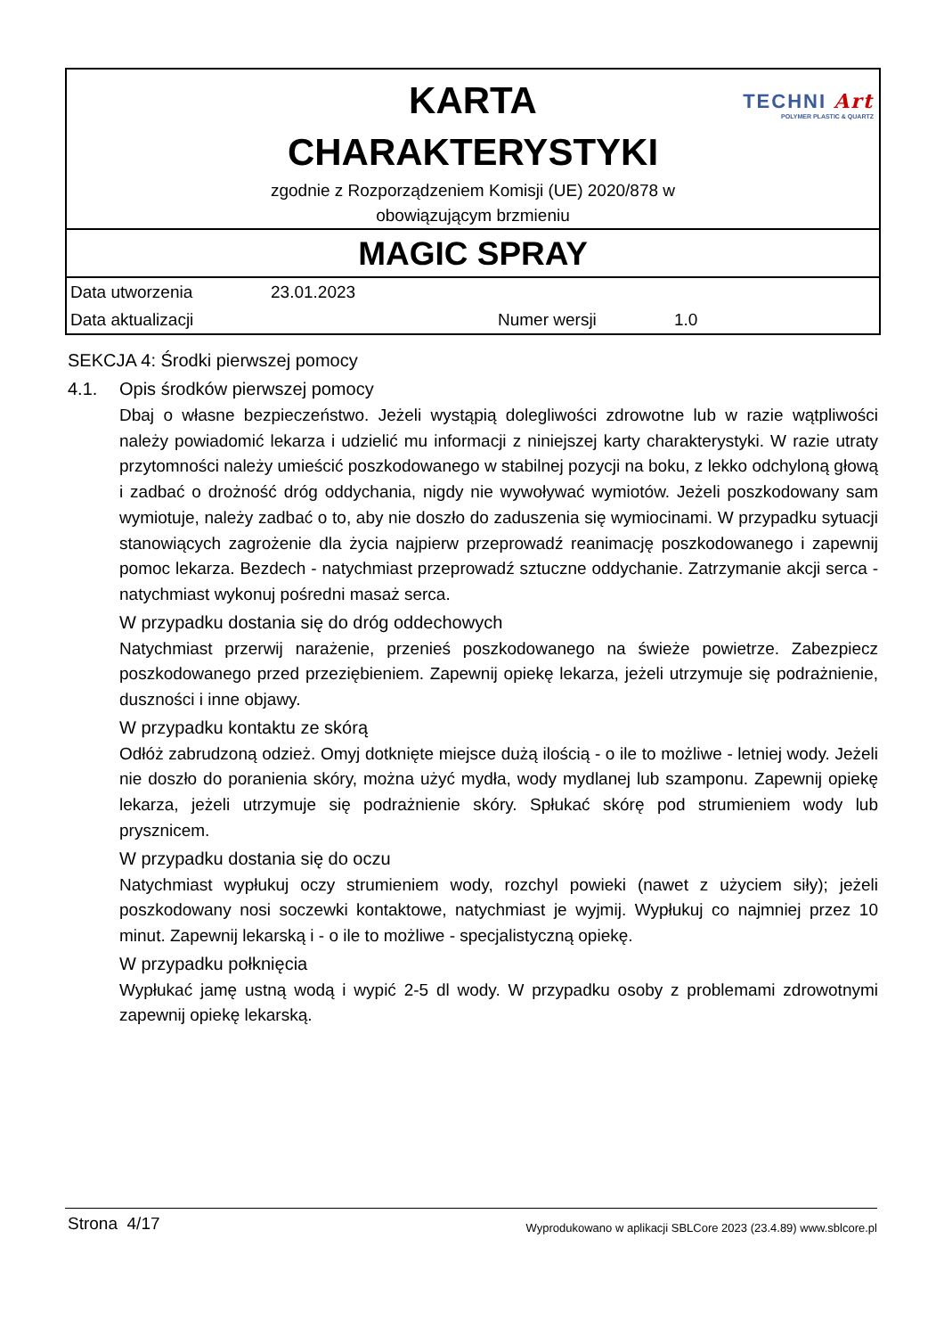TECHNI Art
POLYMER PLASTIC & QUARTZ
KARTA
CHARAKTERYSTYKI
zgodnie z Rozporządzeniem Komisji (UE) 2020/878 w
obowiązującym brzmieniu
MAGIC SPRAY
Data utworzenia 23.01.2023
Data aktualizacji Numer wersji 1.0
SEKCJA 4: Środki pierwszej pomocy
4.1. Opis środków pierwszej pomocy
Dbaj o własne bezpieczeństwo. Jeżeli wystąpią dolegliwości zdrowotne lub w razie wątpliwości należy powiadomić lekarza i udzielić mu informacji z niniejszej karty charakterystyki. W razie utraty przytomności należy umieścić poszkodowanego w stabilnej pozycji na boku, z lekko odchyloną głową i zadbać o drożność dróg oddychania, nigdy nie wywoływać wymiotów. Jeżeli poszkodowany sam wymiotuje, należy zadbać o to, aby nie doszło do zaduszenia się wymiocinami. W przypadku sytuacji stanowiących zagrożenie dla życia najpierw przeprowadź reanimację poszkodowanego i zapewnij pomoc lekarza. Bezdech - natychmiast przeprowadź sztuczne oddychanie. Zatrzymanie akcji serca - natychmiast wykonuj pośredni masaż serca.
W przypadku dostania się do dróg oddechowych
Natychmiast przerwij narażenie, przenieś poszkodowanego na świeże powietrze. Zabezpiecz poszkodowanego przed przeziębieniem. Zapewnij opiekę lekarza, jeżeli utrzymuje się podrażnienie, duszności i inne objawy.
W przypadku kontaktu ze skórą
Odłóż zabrudzoną odzież. Omyj dotknięte miejsce dużą ilością - o ile to możliwe - letniej wody. Jeżeli nie doszło do poranienia skóry, można użyć mydła, wody mydlanej lub szamponu. Zapewnij opiekę lekarza, jeżeli utrzymuje się podrażnienie skóry. Spłukać skórę pod strumieniem wody lub prysznicem.
W przypadku dostania się do oczu
Natychmiast wypłukuj oczy strumieniem wody, rozchyl powieki (nawet z użyciem siły); jeżeli poszkodowany nosi soczewki kontaktowe, natychmiast je wyjmij. Wypłukuj co najmniej przez 10 minut. Zapewnij lekarską i - o ile to możliwe - specjalistyczną opiekę.
W przypadku połknięcia
Wypłukać jamę ustną wodą i wypić 2-5 dl wody. W przypadku osoby z problemami zdrowotnymi zapewnij opiekę lekarską.
Strona 4/17 Wyprodukowano w aplikacji SBLCore 2023 (23.4.89) www.sblcore.pl